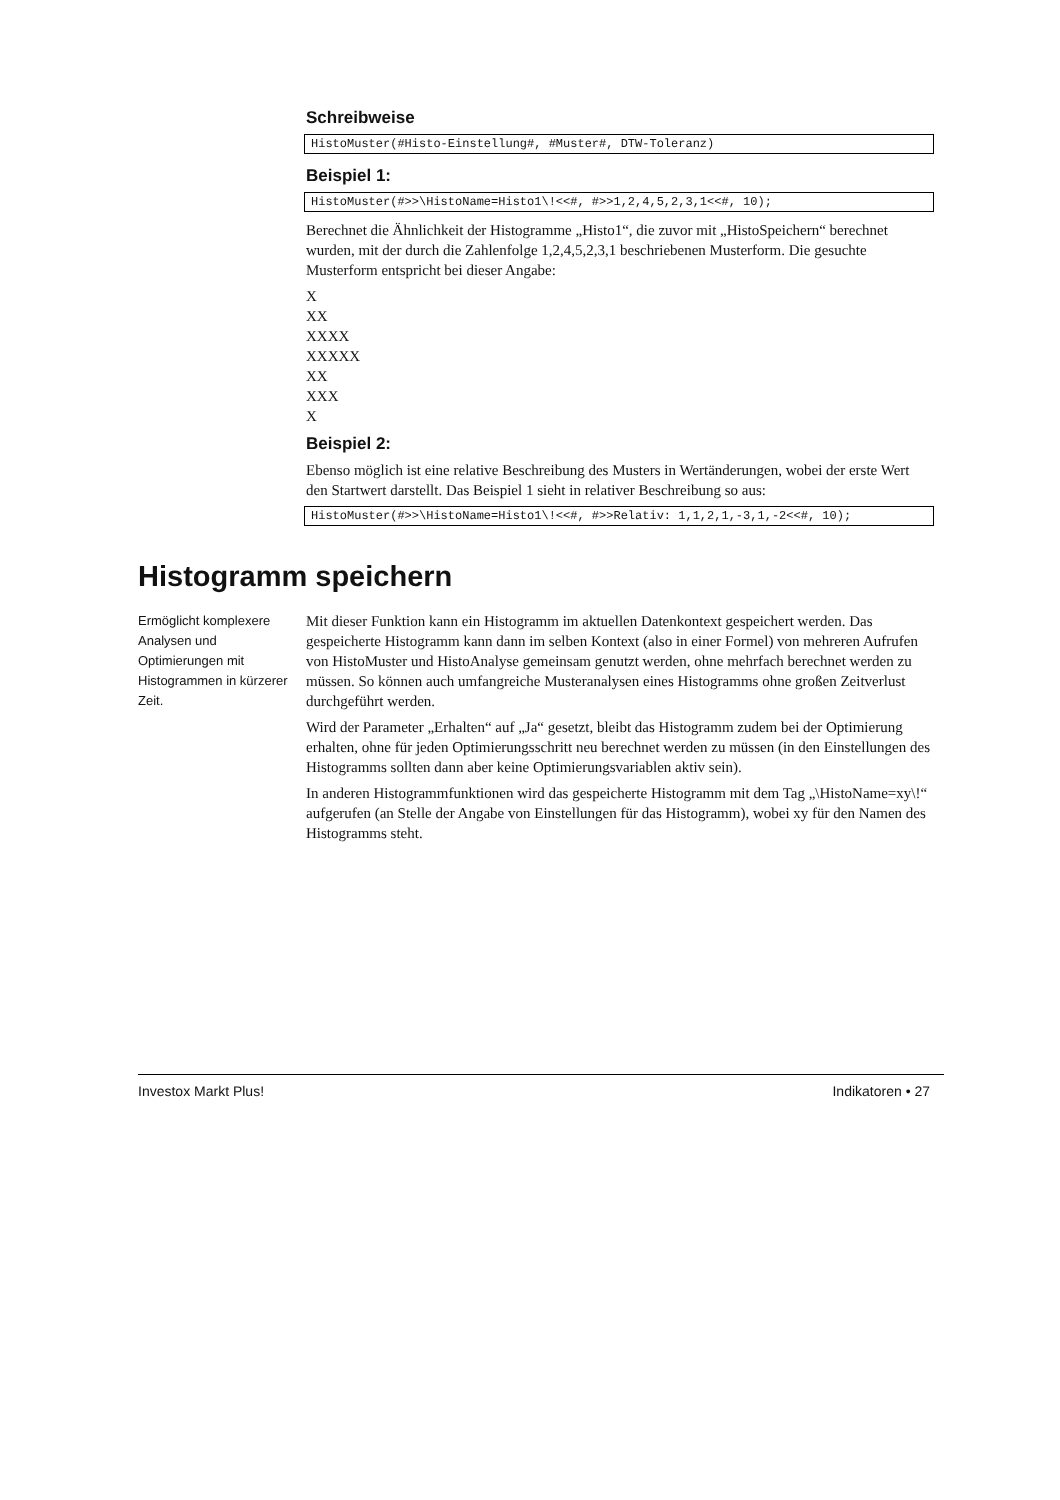Schreibweise
HistoMuster(#Histo-Einstellung#, #Muster#, DTW-Toleranz)
Beispiel 1:
HistoMuster(#>>\HistoName=Histo1\!<<#, #>>1,2,4,5,2,3,1<<#, 10);
Berechnet die Ähnlichkeit der Histogramme „Histo1“, die zuvor mit „HistoSpeichern“ berechnet wurden, mit der durch die Zahlenfolge 1,2,4,5,2,3,1 beschriebenen Musterform. Die gesuchte Musterform entspricht bei dieser Angabe:
X
XX
XXXX
XXXXX
XX
XXX
X
Beispiel 2:
Ebenso möglich ist eine relative Beschreibung des Musters in Wertänderungen, wobei der erste Wert den Startwert darstellt. Das Beispiel 1 sieht in relativer Beschreibung so aus:
HistoMuster(#>>\HistoName=Histo1\!<<#, #>>Relativ: 1,1,2,1,-3,1,-2<<#, 10);
Histogramm speichern
Ermöglicht komplexere Analysen und Optimierungen mit Histogrammen in kürzerer Zeit.
Mit dieser Funktion kann ein Histogramm im aktuellen Datenkontext gespeichert werden. Das gespeicherte Histogramm kann dann im selben Kontext (also in einer Formel) von mehreren Aufrufen von HistoMuster und HistoAnalyse gemeinsam genutzt werden, ohne mehrfach berechnet werden zu müssen. So können auch umfangreiche Musteranalysen eines Histogramms ohne großen Zeitverlust durchgeführt werden.
Wird der Parameter „Erhalten“ auf „Ja“ gesetzt, bleibt das Histogramm zudem bei der Optimierung erhalten, ohne für jeden Optimierungsschritt neu berechnet werden zu müssen (in den Einstellungen des Histogramms sollten dann aber keine Optimierungsvariablen aktiv sein).
In anderen Histogrammfunktionen wird das gespeicherte Histogramm mit dem Tag „\HistoName=xy\!“ aufgerufen (an Stelle der Angabe von Einstellungen für das Histogramm), wobei xy für den Namen des Histogramms steht.
Investox Markt Plus! Indikatoren • 27